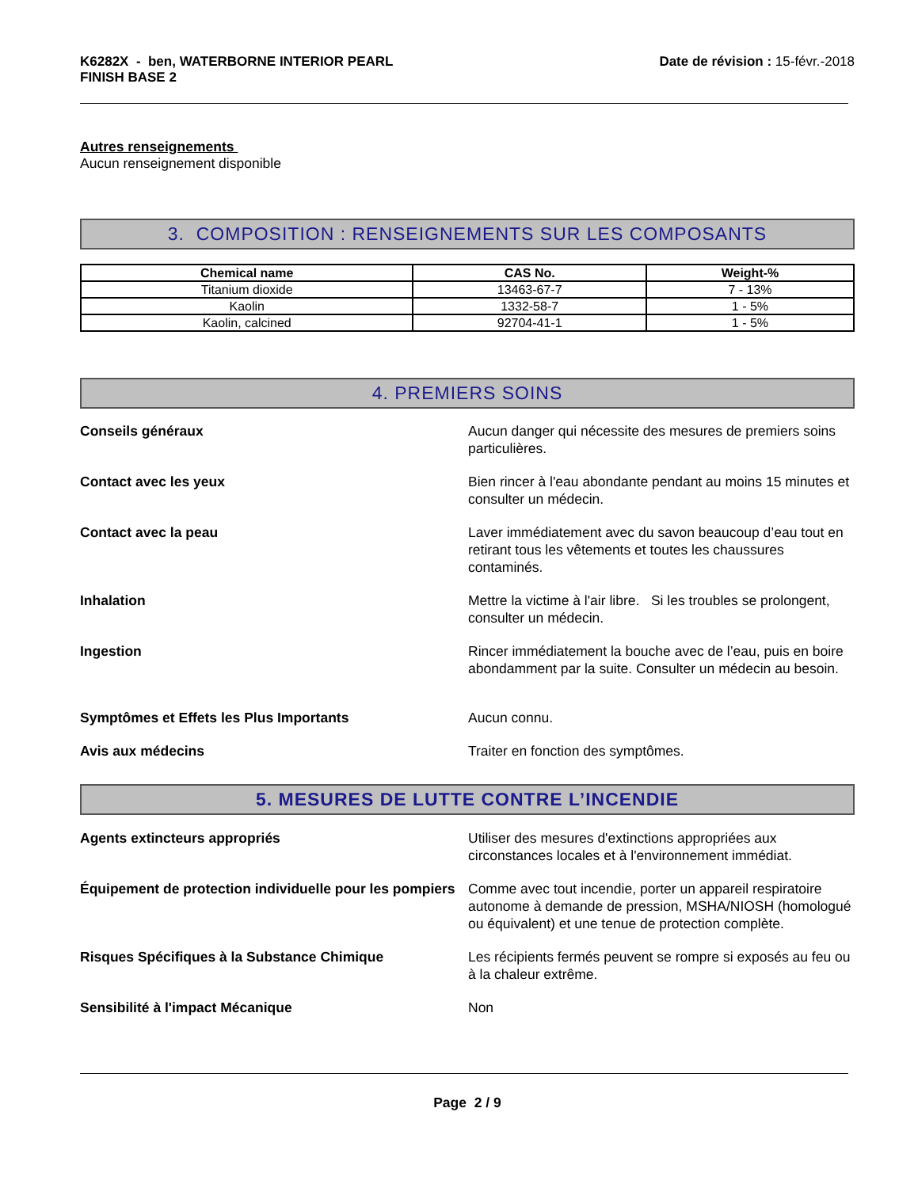K6282X - ben, WATERBORNE INTERIOR PEARL
FINISH BASE 2
Date de révision : 15-févr.-2018
Autres renseignements
Aucun renseignement disponible
3. COMPOSITION : RENSEIGNEMENTS SUR LES COMPOSANTS
| Chemical name | CAS No. | Weight-% |
| --- | --- | --- |
| Titanium dioxide | 13463-67-7 | 7 - 13% |
| Kaolin | 1332-58-7 | 1 - 5% |
| Kaolin, calcined | 92704-41-1 | 1 - 5% |
4. PREMIERS SOINS
Conseils généraux Aucun danger qui nécessite des mesures de premiers soins particulières.
Contact avec les yeux Bien rincer à l'eau abondante pendant au moins 15 minutes et consulter un médecin.
Contact avec la peau Laver immédiatement avec du savon beaucoup d’eau tout en retirant tous les vêtements et toutes les chaussures contaminés.
Inhalation Mettre la victime à l'air libre. Si les troubles se prolongent, consulter un médecin.
Ingestion Rincer immédiatement la bouche avec de l’eau, puis en boire abondamment par la suite. Consulter un médecin au besoin.
Symptômes et Effets les Plus Importants Aucun connu.
Avis aux médecins Traiter en fonction des symptômes.
5. MESURES DE LUTTE CONTRE L’INCENDIE
Agents extincteurs appropriés Utiliser des mesures d'extinctions appropriées aux circonstances locales et à l'environnement immédiat.
Équipement de protection individuelle pour les pompiers
Comme avec tout incendie, porter un appareil respiratoire autonome à demande de pression, MSHA/NIOSH (homologué ou équivalent) et une tenue de protection complète.
Risques Spécifiques à la Substance Chimique Les récipients fermés peuvent se rompre si exposés au feu ou à la chaleur extrême.
Sensibilité à l'impact Mécanique Non
Page 2 / 9